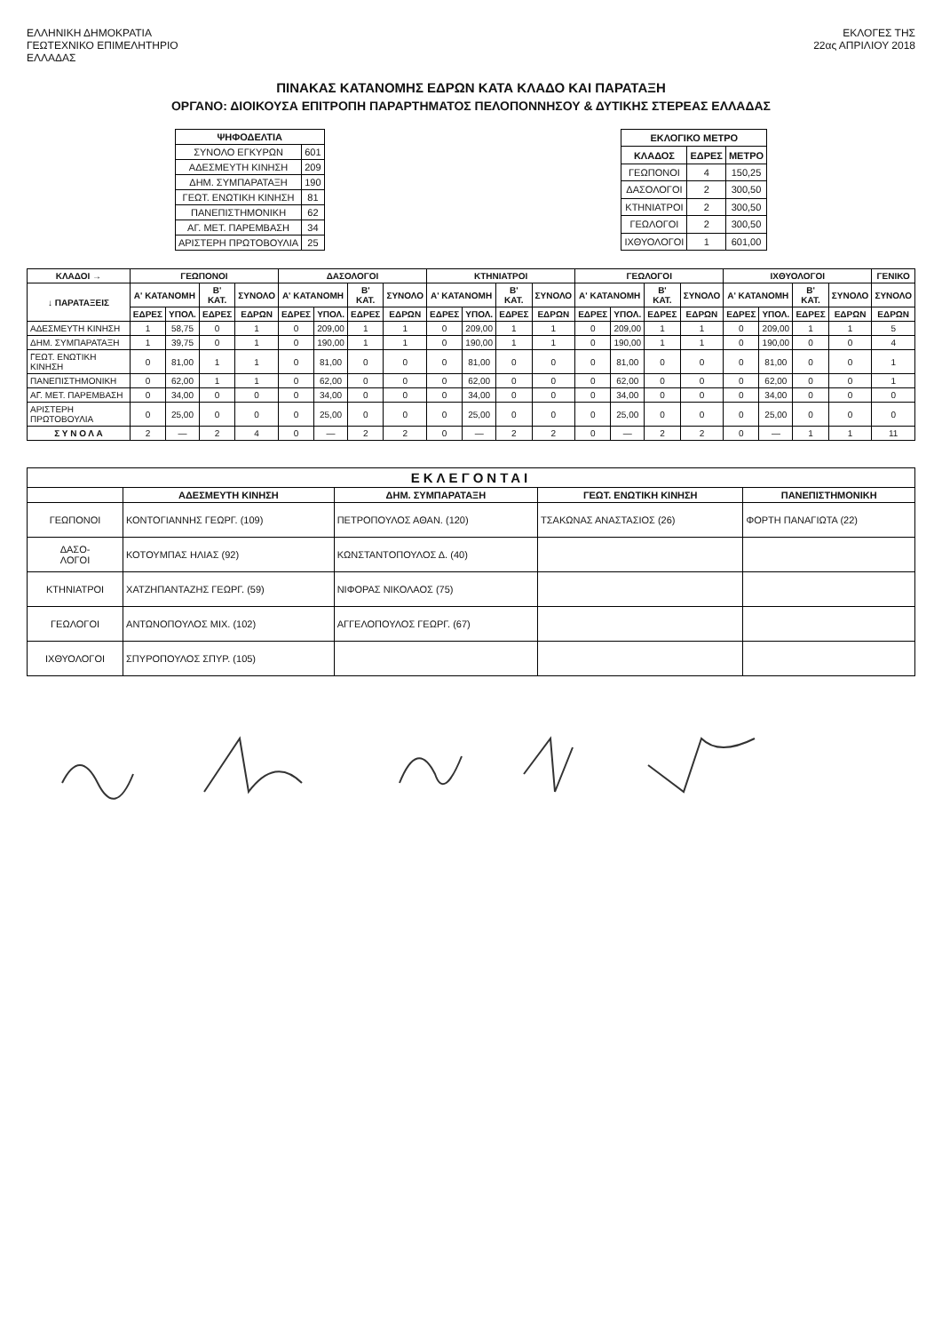ΕΛΛΗΝΙΚΗ ΔΗΜΟΚΡΑΤΙΑ
ΓΕΩΤΕΧΝΙΚΟ ΕΠΙΜΕΛΗΤΗΡΙΟ
ΕΛΛΑΔΑΣ
ΕΚΛΟΓΕΣ ΤΗΣ
22ας ΑΠΡΙΛΙΟΥ 2018
ΠΙΝΑΚΑΣ ΚΑΤΑΝΟΜΗΣ ΕΔΡΩΝ ΚΑΤΑ ΚΛΑΔΟ ΚΑΙ ΠΑΡΑΤΑΞΗ
ΟΡΓΑΝΟ: ΔΙΟΙΚΟΥΣΑ ΕΠΙΤΡΟΠΗ ΠΑΡΑΡΤΗΜΑΤΟΣ ΠΕΛΟΠΟΝΝΗΣΟΥ & ΔΥΤΙΚΗΣ ΣΤΕΡΕΑΣ ΕΛΛΑΔΑΣ
| ΨΗΦΟΔΕΛΤΙΑ | |
| --- | --- |
| ΣΥΝΟΛΟ ΕΓΚΥΡΩΝ | 601 |
| ΑΔΕΣΜΕΥΤΗ ΚΙΝΗΣΗ | 209 |
| ΔΗΜ. ΣΥΜΠΑΡΑΤΑΞΗ | 190 |
| ΓΕΩΤ. ΕΝΩΤΙΚΗ ΚΙΝΗΣΗ | 81 |
| ΠΑΝΕΠΙΣΤΗΜΟΝΙΚΗ | 62 |
| ΑΓ. ΜΕΤ. ΠΑΡΕΜΒΑΣΗ | 34 |
| ΑΡΙΣΤΕΡΗ ΠΡΩΤΟΒΟΥΛΙΑ | 25 |
| ΕΚΛΟΓΙΚΟ ΜΕΤΡΟ | | |
| --- | --- | --- |
| ΚΛΑΔΟΣ | ΕΔΡΕΣ | ΜΕΤΡΟ |
| ΓΕΩΠΟΝΟΙ | 4 | 150,25 |
| ΔΑΣΟΛΟΓΟΙ | 2 | 300,50 |
| ΚΤΗΝΙΑΤΡΟΙ | 2 | 300,50 |
| ΓΕΩΛΟΓΟΙ | 2 | 300,50 |
| ΙΧΘΥΟΛΟΓΟΙ | 1 | 601,00 |
| ΚΛΑΔΟΙ → | ΓΕΩΠΟΝΟΙ | | | | ΔΑΣΟΛΟΓΟΙ | | | | ΚΤΗΝΙΑΤΡΟΙ | | | | ΓΕΩΛΟΓΟΙ | | | | ΙΧΘΥΟΛΟΓΟΙ | | | | ΓΕΝΙΚΟ |
| --- | --- | --- | --- | --- | --- | --- | --- | --- | --- | --- | --- | --- | --- | --- | --- | --- | --- | --- | --- | --- | --- |
| ↓ ΠΑΡΑΤΑΞΕΙΣ | Α' ΚΑΤΑΝΟΜΗ | | Β' ΚΑΤ. | ΣΥΝΟΛΟ | Α' ΚΑΤΑΝΟΜΗ | | Β' ΚΑΤ. | ΣΥΝΟΛΟ | Α' ΚΑΤΑΝΟΜΗ | | Β' ΚΑΤ. | ΣΥΝΟΛΟ | Α' ΚΑΤΑΝΟΜΗ | | Β' ΚΑΤ. | ΣΥΝΟΛΟ | Α' ΚΑΤΑΝΟΜΗ | | Β' ΚΑΤ. | ΣΥΝΟΛΟ | ΣΥΝΟΛΟ |
| | ΕΔΡΕΣ | ΥΠΟΛ. | ΕΔΡΕΣ | ΕΔΡΩΝ | ΕΔΡΕΣ | ΥΠΟΛ. | ΕΔΡΕΣ | ΕΔΡΩΝ | ΕΔΡΕΣ | ΥΠΟΛ. | ΕΔΡΕΣ | ΕΔΡΩΝ | ΕΔΡΕΣ | ΥΠΟΛ. | ΕΔΡΕΣ | ΕΔΡΩΝ | ΕΔΡΕΣ | ΥΠΟΛ. | ΕΔΡΕΣ | ΕΔΡΩΝ | ΕΔΡΩΝ |
| ΑΔΕΣΜΕΥΤΗ ΚΙΝΗΣΗ | 1 | 58,75 | 0 | 1 | 0 | 209,00 | 1 | 1 | 0 | 209,00 | 1 | 1 | 0 | 209,00 | 1 | 1 | 0 | 209,00 | 1 | 1 | 5 |
| ΔΗΜ. ΣΥΜΠΑΡΑΤΑΞΗ | 1 | 39,75 | 0 | 1 | 0 | 190,00 | 1 | 1 | 0 | 190,00 | 1 | 1 | 0 | 190,00 | 1 | 1 | 0 | 190,00 | 0 | 0 | 4 |
| ΓΕΩΤ. ΕΝΩΤΙΚΗ ΚΙΝΗΣΗ | 0 | 81,00 | 1 | 1 | 0 | 81,00 | 0 | 0 | 0 | 81,00 | 0 | 0 | 0 | 81,00 | 0 | 0 | 0 | 81,00 | 0 | 0 | 1 |
| ΠΑΝΕΠΙΣΤΗΜΟΝΙΚΗ | 0 | 62,00 | 1 | 1 | 0 | 62,00 | 0 | 0 | 0 | 62,00 | 0 | 0 | 0 | 62,00 | 0 | 0 | 0 | 62,00 | 0 | 0 | 1 |
| ΑΓ. ΜΕΤ. ΠΑΡΕΜΒΑΣΗ | 0 | 34,00 | 0 | 0 | 0 | 34,00 | 0 | 0 | 0 | 34,00 | 0 | 0 | 0 | 34,00 | 0 | 0 | 0 | 34,00 | 0 | 0 | 0 |
| ΑΡΙΣΤΕΡΗ ΠΡΩΤΟΒΟΥΛΙΑ | 0 | 25,00 | 0 | 0 | 0 | 25,00 | 0 | 0 | 0 | 25,00 | 0 | 0 | 0 | 25,00 | 0 | 0 | 0 | 25,00 | 0 | 0 | 0 |
| Σ Υ Ν Ο Λ Α | 2 | — | 2 | 4 | 0 | — | 2 | 2 | 0 | — | 2 | 2 | 0 | — | 2 | 2 | 0 | — | 1 | 1 | 11 |
| ΕΚΛΕΓΟΝΤΑΙ | | | | |
| --- | --- | --- | --- | --- |
| | ΑΔΕΣΜΕΥΤΗ ΚΙΝΗΣΗ | ΔΗΜ. ΣΥΜΠΑΡΑΤΑΞΗ | ΓΕΩΤ. ΕΝΩΤΙΚΗ ΚΙΝΗΣΗ | ΠΑΝΕΠΙΣΤΗΜΟΝΙΚΗ |
| ΓΕΩΠΟΝΟΙ | ΚΟΝΤΟΓΙΑΝΝΗΣ ΓΕΩΡΓ. (109) | ΠΕΤΡΟΠΟΥΛΟΣ ΑΘΑΝ. (120) | ΤΣΑΚΩΝΑΣ ΑΝΑΣΤΑΣΙΟΣ (26) | ΦΟΡΤΗ ΠΑΝΑΓΙΩΤΑ (22) |
| ΔΑΣΟ- ΛΟΓΟΙ | ΚΟΤΟΥΜΠΑΣ ΗΛΙΑΣ (92) | ΚΩΝΣΤΑΝΤΟΠΟΥΛΟΣ Δ. (40) | | |
| ΚΤΗΝΙΑΤΡΟΙ | ΧΑΤΖΗΠΑΝΤΑΖΗΣ ΓΕΩΡΓ. (59) | ΝΙΦΟΡΑΣ ΝΙΚΟΛΑΟΣ (75) | | |
| ΓΕΩΛΟΓΟΙ | ΑΝΤΩΝΟΠΟΥΛΟΣ ΜΙΧ. (102) | ΑΓΓΕΛΟΠΟΥΛΟΣ ΓΕΩΡΓ. (67) | | |
| ΙΧΘΥΟΛΟΓΟΙ | ΣΠΥΡΟΠΟΥΛΟΣ ΣΠΥΡ. (105) | | | |